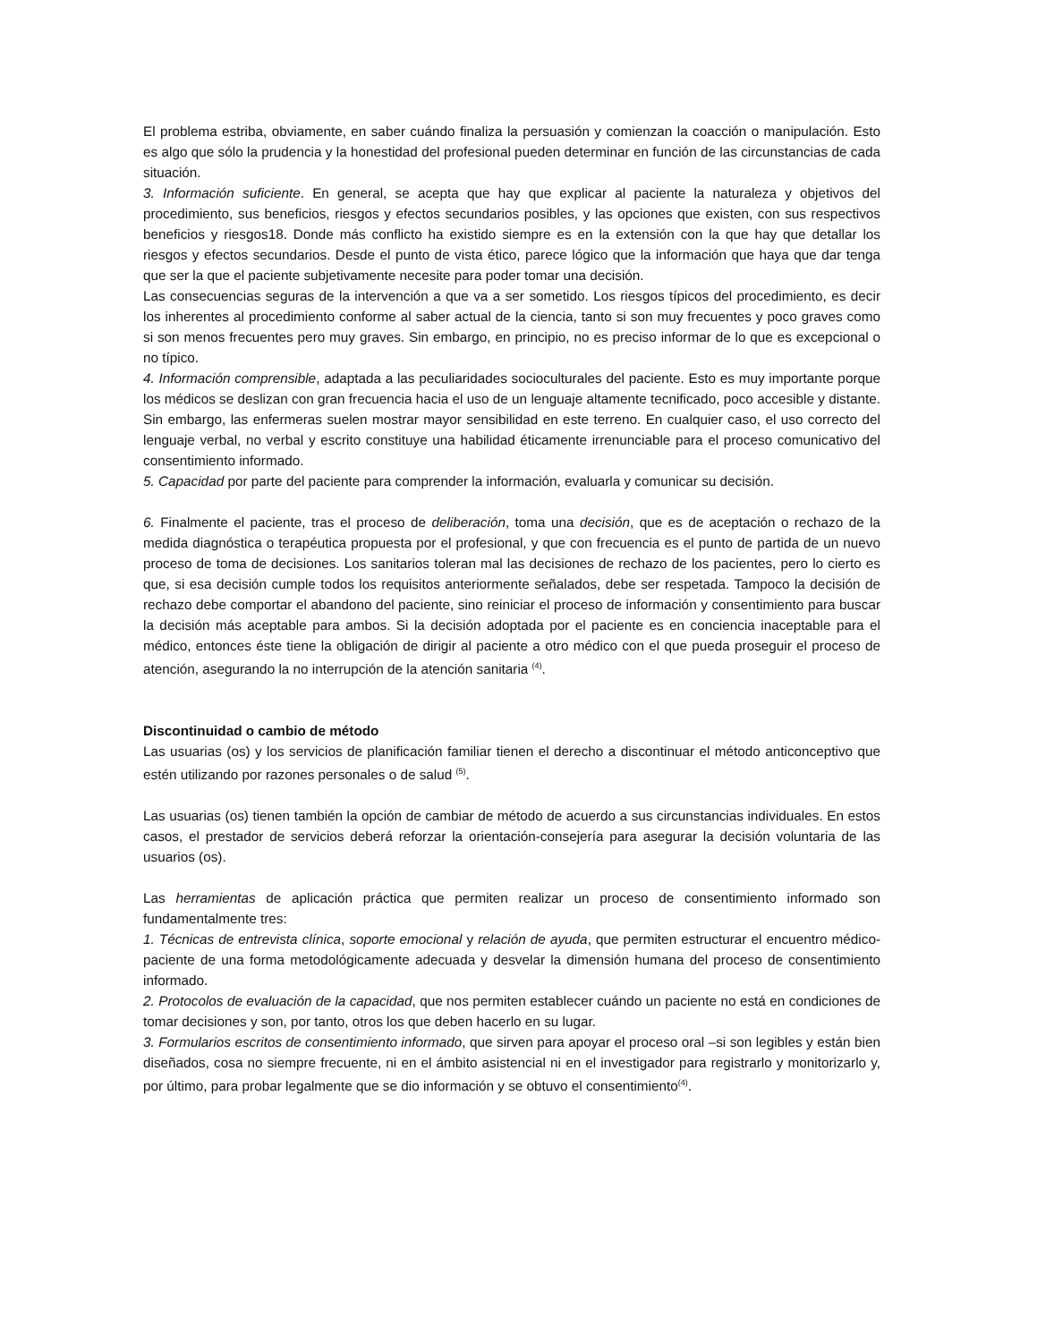El problema estriba, obviamente, en saber cuándo finaliza la persuasión y comienzan la coacción o manipulación. Esto es algo que sólo la prudencia y la honestidad del profesional pueden determinar en función de las circunstancias de cada situación.
3. Información suficiente. En general, se acepta que hay que explicar al paciente la naturaleza y objetivos del procedimiento, sus beneficios, riesgos y efectos secundarios posibles, y las opciones que existen, con sus respectivos beneficios y riesgos18. Donde más conflicto ha existido siempre es en la extensión con la que hay que detallar los riesgos y efectos secundarios. Desde el punto de vista ético, parece lógico que la información que haya que dar tenga que ser la que el paciente subjetivamente necesite para poder tomar una decisión.
Las consecuencias seguras de la intervención a que va a ser sometido. Los riesgos típicos del procedimiento, es decir los inherentes al procedimiento conforme al saber actual de la ciencia, tanto si son muy frecuentes y poco graves como si son menos frecuentes pero muy graves. Sin embargo, en principio, no es preciso informar de lo que es excepcional o no típico.
4. Información comprensible, adaptada a las peculiaridades socioculturales del paciente. Esto es muy importante porque los médicos se deslizan con gran frecuencia hacia el uso de un lenguaje altamente tecnificado, poco accesible y distante. Sin embargo, las enfermeras suelen mostrar mayor sensibilidad en este terreno. En cualquier caso, el uso correcto del lenguaje verbal, no verbal y escrito constituye una habilidad éticamente irrenunciable para el proceso comunicativo del consentimiento informado.
5. Capacidad por parte del paciente para comprender la información, evaluarla y comunicar su decisión.
6. Finalmente el paciente, tras el proceso de deliberación, toma una decisión, que es de aceptación o rechazo de la medida diagnóstica o terapéutica propuesta por el profesional, y que con frecuencia es el punto de partida de un nuevo proceso de toma de decisiones. Los sanitarios toleran mal las decisiones de rechazo de los pacientes, pero lo cierto es que, si esa decisión cumple todos los requisitos anteriormente señalados, debe ser respetada. Tampoco la decisión de rechazo debe comportar el abandono del paciente, sino reiniciar el proceso de información y consentimiento para buscar la decisión más aceptable para ambos. Si la decisión adoptada por el paciente es en conciencia inaceptable para el médico, entonces éste tiene la obligación de dirigir al paciente a otro médico con el que pueda proseguir el proceso de atención, asegurando la no interrupción de la atención sanitaria <sup>(4)</sup>.
Discontinuidad o cambio de método
Las usuarias (os) y los servicios de planificación familiar tienen el derecho a discontinuar el método anticonceptivo que estén utilizando por razones personales o de salud <sup>(5)</sup>.
Las usuarias (os) tienen también la opción de cambiar de método de acuerdo a sus circunstancias individuales. En estos casos, el prestador de servicios deberá reforzar la orientación-consejería para asegurar la decisión voluntaria de las usuarios (os).
Las herramientas de aplicación práctica que permiten realizar un proceso de consentimiento informado son fundamentalmente tres:
1. Técnicas de entrevista clínica, soporte emocional y relación de ayuda, que permiten estructurar el encuentro médico- paciente de una forma metodológicamente adecuada y desvelar la dimensión humana del proceso de consentimiento informado.
2. Protocolos de evaluación de la capacidad, que nos permiten establecer cuándo un paciente no está en condiciones de tomar decisiones y son, por tanto, otros los que deben hacerlo en su lugar.
3. Formularios escritos de consentimiento informado, que sirven para apoyar el proceso oral –si son legibles y están bien diseñados, cosa no siempre frecuente, ni en el ámbito asistencial ni en el investigador para registrarlo y monitorizarlo y, por último, para probar legalmente que se dio información y se obtuvo el consentimiento<sup>(4)</sup>.